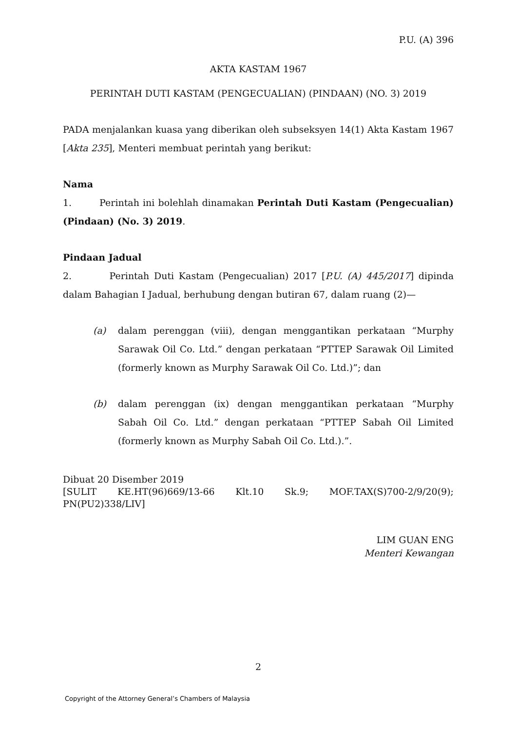P.U. (A) 396
AKTA KASTAM 1967
PERINTAH DUTI KASTAM (PENGECUALIAN) (PINDAAN) (NO. 3) 2019
PADA menjalankan kuasa yang diberikan oleh subseksyen 14(1) Akta Kastam 1967 [Akta 235], Menteri membuat perintah yang berikut:
Nama
1. Perintah ini bolehlah dinamakan Perintah Duti Kastam (Pengecualian) (Pindaan) (No. 3) 2019.
Pindaan Jadual
2. Perintah Duti Kastam (Pengecualian) 2017 [P.U. (A) 445/2017] dipinda dalam Bahagian I Jadual, berhubung dengan butiran 67, dalam ruang (2)—
(a) dalam perenggan (viii), dengan menggantikan perkataan “Murphy Sarawak Oil Co. Ltd.” dengan perkataan “PTTEP Sarawak Oil Limited (formerly known as Murphy Sarawak Oil Co. Ltd.)”; dan
(b) dalam perenggan (ix) dengan menggantikan perkataan “Murphy Sabah Oil Co. Ltd.” dengan perkataan “PTTEP Sabah Oil Limited (formerly known as Murphy Sabah Oil Co. Ltd.).”.
Dibuat 20 Disember 2019
[SULIT KE.HT(96)669/13-66 Klt.10 Sk.9; MOF.TAX(S)700-2/9/20(9); PN(PU2)338/LIV]
LIM GUAN ENG
Menteri Kewangan
2
Copyright of the Attorney General’s Chambers of Malaysia